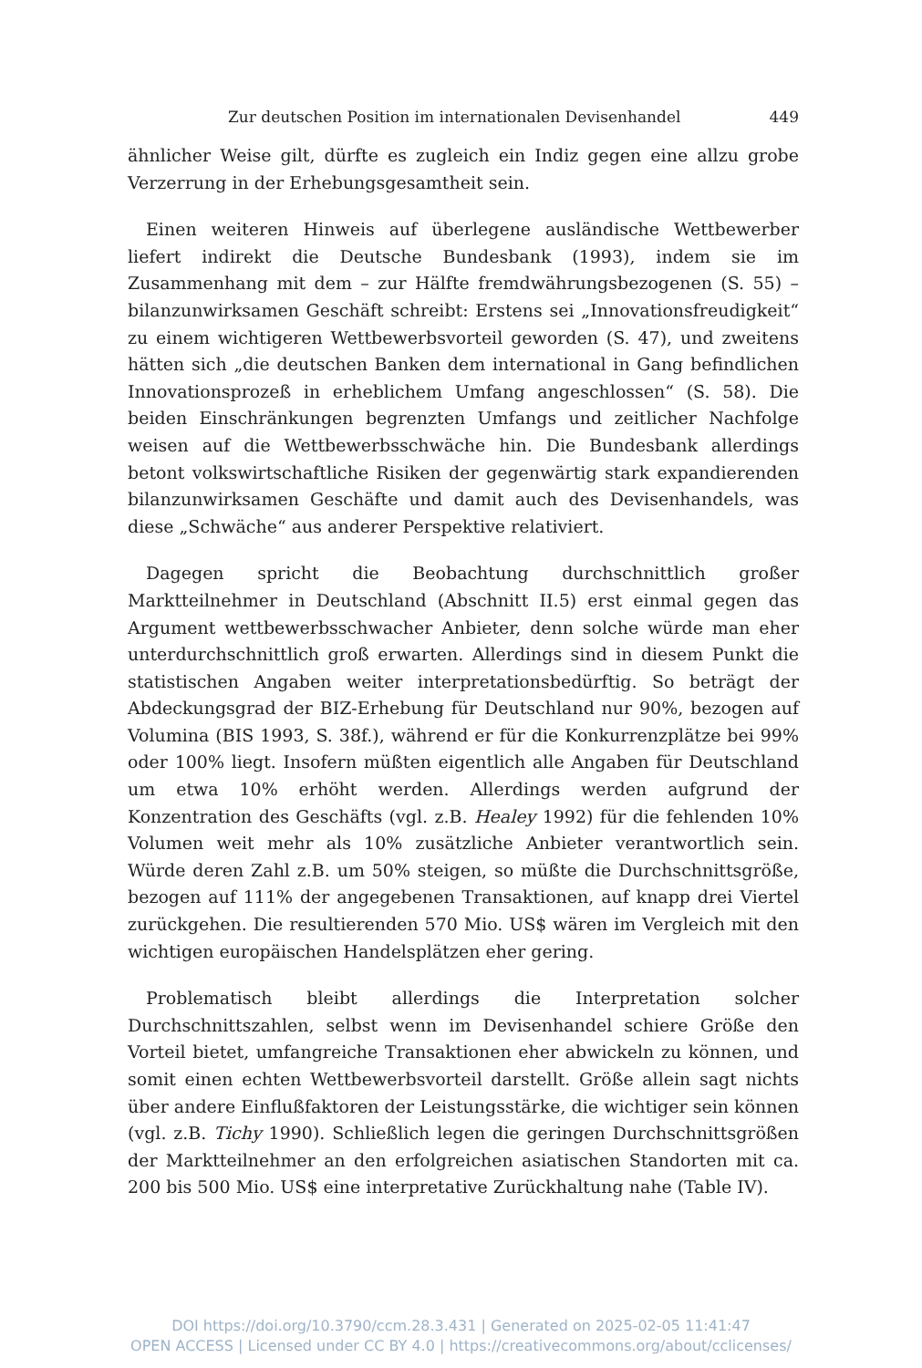Zur deutschen Position im internationalen Devisenhandel 449
ähnlicher Weise gilt, dürfte es zugleich ein Indiz gegen eine allzu grobe Verzerrung in der Erhebungsgesamtheit sein.
Einen weiteren Hinweis auf überlegene ausländische Wettbewerber liefert indirekt die Deutsche Bundesbank (1993), indem sie im Zusammenhang mit dem – zur Hälfte fremdwährungsbezogenen (S. 55) – bilanzunwirksamen Geschäft schreibt: Erstens sei „Innovationsfreudigkeit“ zu einem wichtigeren Wettbewerbsvorteil geworden (S. 47), und zweitens hätten sich „die deutschen Banken dem international in Gang befindlichen Innovationsprozeß in erheblichem Umfang angeschlossen“ (S. 58). Die beiden Einschränkungen begrenzten Umfangs und zeitlicher Nachfolge weisen auf die Wettbewerbsschwäche hin. Die Bundesbank allerdings betont volkswirtschaftliche Risiken der gegenwärtig stark expandierenden bilanzunwirksamen Geschäfte und damit auch des Devisenhandels, was diese „Schwäche“ aus anderer Perspektive relativiert.
Dagegen spricht die Beobachtung durchschnittlich großer Marktteilnehmer in Deutschland (Abschnitt II.5) erst einmal gegen das Argument wettbewerbsschwacher Anbieter, denn solche würde man eher unterdurchschnittlich groß erwarten. Allerdings sind in diesem Punkt die statistischen Angaben weiter interpretationsbedürftig. So beträgt der Abdeckungsgrad der BIZ-Erhebung für Deutschland nur 90%, bezogen auf Volumina (BIS 1993, S. 38f.), während er für die Konkurrenzplätze bei 99% oder 100% liegt. Insofern müßten eigentlich alle Angaben für Deutschland um etwa 10% erhöht werden. Allerdings werden aufgrund der Konzentration des Geschäfts (vgl. z.B. Healey 1992) für die fehlenden 10% Volumen weit mehr als 10% zusätzliche Anbieter verantwortlich sein. Würde deren Zahl z.B. um 50% steigen, so müßte die Durchschnittsgröße, bezogen auf 111% der angegebenen Transaktionen, auf knapp drei Viertel zurückgehen. Die resultierenden 570 Mio. US$ wären im Vergleich mit den wichtigen europäischen Handelsplätzen eher gering.
Problematisch bleibt allerdings die Interpretation solcher Durchschnittszahlen, selbst wenn im Devisenhandel schiere Größe den Vorteil bietet, umfangreiche Transaktionen eher abwickeln zu können, und somit einen echten Wettbewerbsvorteil darstellt. Größe allein sagt nichts über andere Einflußfaktoren der Leistungsstärke, die wichtiger sein können (vgl. z.B. Tichy 1990). Schließlich legen die geringen Durchschnittsgrößen der Marktteilnehmer an den erfolgreichen asiatischen Standorten mit ca. 200 bis 500 Mio. US$ eine interpretative Zurückhaltung nahe (Table IV).
DOI https://doi.org/10.3790/ccm.28.3.431 | Generated on 2025-02-05 11:41:47
OPEN ACCESS | Licensed under CC BY 4.0 | https://creativecommons.org/about/cclicenses/